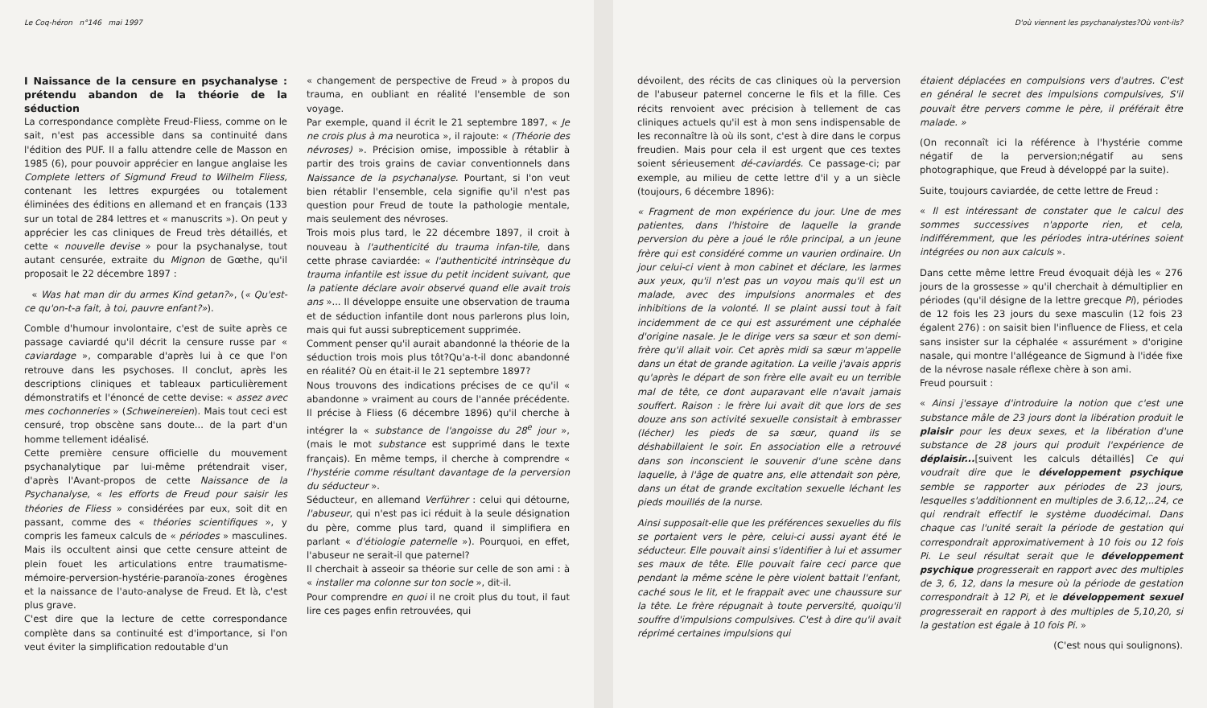Le Coq-héron n°146 mai 1997
I Naissance de la censure en psychanalyse : prétendu abandon de la théorie de la séduction
La correspondance complète Freud-Fliess, comme on le sait, n'est pas accessible dans sa continuité dans l'édition des PUF. Il a fallu attendre celle de Masson en 1985 (6), pour pouvoir apprécier en langue anglaise les Complete letters of Sigmund Freud to Wilhelm Fliess, contenant les lettres expurgées ou totalement éliminées des éditions en allemand et en français (133 sur un total de 284 lettres et « manuscrits »). On peut y apprécier les cas cliniques de Freud très détaillés, et cette « nouvelle devise » pour la psychanalyse, tout autant censurée, extraite du Mignon de Gœthe, qu'il proposait le 22 décembre 1897 :
« Was hat man dir du armes Kind getan?», (« Qu'est-ce qu'on-t-a fait, à toi, pauvre enfant?»).
Comble d'humour involontaire, c'est de suite après ce passage caviardé qu'il décrit la censure russe par « caviardage », comparable d'après lui à ce que l'on retrouve dans les psychoses. Il conclut, après les descriptions cliniques et tableaux particulièrement démonstratifs et l'énoncé de cette devise: « assez avec mes cochonneries » (Schweinereien). Mais tout ceci est censuré, trop obscène sans doute... de la part d'un homme tellement idéalisé.
Cette première censure officielle du mouvement psychanalytique par lui-même prétendrait viser, d'après l'Avant-propos de cette Naissance de la Psychanalyse, « les efforts de Freud pour saisir les théories de Fliess » considérées par eux, soit dit en passant, comme des « théories scientifiques », y compris les fameux calculs de « périodes » masculines. Mais ils occultent ainsi que cette censure atteint de plein fouet les articulations entre traumatisme-mémoire-perversion-hystérie-paranoïa-zones érogènes et la naissance de l'auto-analyse de Freud. Et là, c'est plus grave.
C'est dire que la lecture de cette correspondance complète dans sa continuité est d'importance, si l'on veut éviter la simplification redoutable d'un
« changement de perspective de Freud » à propos du trauma, en oubliant en réalité l'ensemble de son voyage.
Par exemple, quand il écrit le 21 septembre 1897, « Je ne crois plus à ma neurotica », il rajoute: « (Théorie des névroses) ». Précision omise, impossible à rétablir à partir des trois grains de caviar conventionnels dans Naissance de la psychanalyse. Pourtant, si l'on veut bien rétablir l'ensemble, cela signifie qu'il n'est pas question pour Freud de toute la pathologie mentale, mais seulement des névroses.
Trois mois plus tard, le 22 décembre 1897, il croit à nouveau à l'authenticité du trauma infan-tile, dans cette phrase caviardée: « l'authenticité intrinsèque du trauma infantile est issue du petit incident suivant, que la patiente déclare avoir observé quand elle avait trois ans »... Il développe ensuite une observation de trauma et de séduction infantile dont nous parlerons plus loin, mais qui fut aussi subrepticement supprimée.
Comment penser qu'il aurait abandonné la théorie de la séduction trois mois plus tôt?Qu'a-t-il donc abandonné en réalité? Où en était-il le 21 septembre 1897?
Nous trouvons des indications précises de ce qu'il « abandonne » vraiment au cours de l'année précédente. Il précise à Fliess (6 décembre 1896) qu'il cherche à intégrer la « substance de l'angoisse du 28<sup>e</sup> jour », (mais le mot substance est supprimé dans le texte français). En même temps, il cherche à comprendre « l'hystérie comme résultant davantage de la perversion du séducteur ».
Séducteur, en allemand Verführer : celui qui détourne, l'abuseur, qui n'est pas ici réduit à la seule désignation du père, comme plus tard, quand il simplifiera en parlant « d'étiologie paternelle »). Pourquoi, en effet, l'abuseur ne serait-il que paternel?
Il cherchait à asseoir sa théorie sur celle de son ami : à « installer ma colonne sur ton socle », dit-il.
Pour comprendre en quoi il ne croit plus du tout, il faut lire ces pages enfin retrouvées, qui
D'où viennent les psychanalystes?Où vont-ils?
dévoilent, des récits de cas cliniques où la perversion de l'abuseur paternel concerne le fils et la fille. Ces récits renvoient avec précision à tellement de cas cliniques actuels qu'il est à mon sens indispensable de les reconnaître là où ils sont, c'est à dire dans le corpus freudien. Mais pour cela il est urgent que ces textes soient sérieusement dé-caviardés. Ce passage-ci; par exemple, au milieu de cette lettre d'il y a un siècle (toujours, 6 décembre 1896):
« Fragment de mon expérience du jour. Une de mes patientes, dans l'histoire de laquelle la grande perversion du père a joué le rôle principal, a un jeune frère qui est considéré comme un vaurien ordinaire. Un jour celui-ci vient à mon cabinet et déclare, les larmes aux yeux, qu'il n'est pas un voyou mais qu'il est un malade, avec des impulsions anormales et des inhibitions de la volonté. Il se plaint aussi tout à fait incidemment de ce qui est assurément une céphalée d'origine nasale. Je le dirige vers sa sœur et son demi-frère qu'il allait voir. Cet après midi sa sœur m'appelle dans un état de grande agitation. La veille j'avais appris qu'après le départ de son frère elle avait eu un terrible mal de tête, ce dont auparavant elle n'avait jamais souffert. Raison : le frère lui avait dit que lors de ses douze ans son activité sexuelle consistait à embrasser (lécher) les pieds de sa sœur, quand ils se déshabillaient le soir. En association elle a retrouvé dans son inconscient le souvenir d'une scène dans laquelle, à l'âge de quatre ans, elle attendait son père, dans un état de grande excitation sexuelle léchant les pieds mouillés de la nurse.
Ainsi supposait-elle que les préférences sexuelles du fils se portaient vers le père, celui-ci aussi ayant été le séducteur. Elle pouvait ainsi s'identifier à lui et assumer ses maux de tête. Elle pouvait faire ceci parce que pendant la même scène le père violent battait l'enfant, caché sous le lit, et le frappait avec une chaussure sur la tête. Le frère répugnait à toute perversité, quoiqu'il souffre d'impulsions compulsives. C'est à dire qu'il avait réprimé certaines impulsions qui
étaient déplacées en compulsions vers d'autres. C'est en général le secret des impulsions compulsives, S'il pouvait être pervers comme le père, il préférait être malade. »
(On reconnaît ici la référence à l'hystérie comme négatif de la perversion;négatif au sens photographique, que Freud à développé par la suite).
Suite, toujours caviardée, de cette lettre de Freud :
« Il est intéressant de constater que le calcul des sommes successives n'apporte rien, et cela, indifféremment, que les périodes intra-utérines soient intégrées ou non aux calculs ».
Dans cette même lettre Freud évoquait déjà les « 276 jours de la grossesse » qu'il cherchait à démultiplier en périodes (qu'il désigne de la lettre grecque Pi), périodes de 12 fois les 23 jours du sexe masculin (12 fois 23 égalent 276) : on saisit bien l'influence de Fliess, et cela sans insister sur la céphalée « assurément » d'origine nasale, qui montre l'allégeance de Sigmund à l'idée fixe de la névrose nasale réflexe chère à son ami.
Freud poursuit :
« Ainsi j'essaye d'introduire la notion que c'est une substance mâle de 23 jours dont la libération produit le plaisir pour les deux sexes, et la libération d'une substance de 28 jours qui produit l'expérience de déplaisir...[suivent les calculs détaillés] Ce qui voudrait dire que le développement psychique semble se rapporter aux périodes de 23 jours, lesquelles s'additionnent en multiples de 3.6,12,..24, ce qui rendrait effectif le système duodécimal. Dans chaque cas l'unité serait la période de gestation qui correspondrait approximativement à 10 fois ou 12 fois Pi. Le seul résultat serait que le développement psychique progresserait en rapport avec des multiples de 3, 6, 12, dans la mesure où la période de gestation correspondrait à 12 Pi, et le développement sexuel progresserait en rapport à des multiples de 5,10,20, si la gestation est égale à 10 fois Pi. »
(C'est nous qui soulignons).